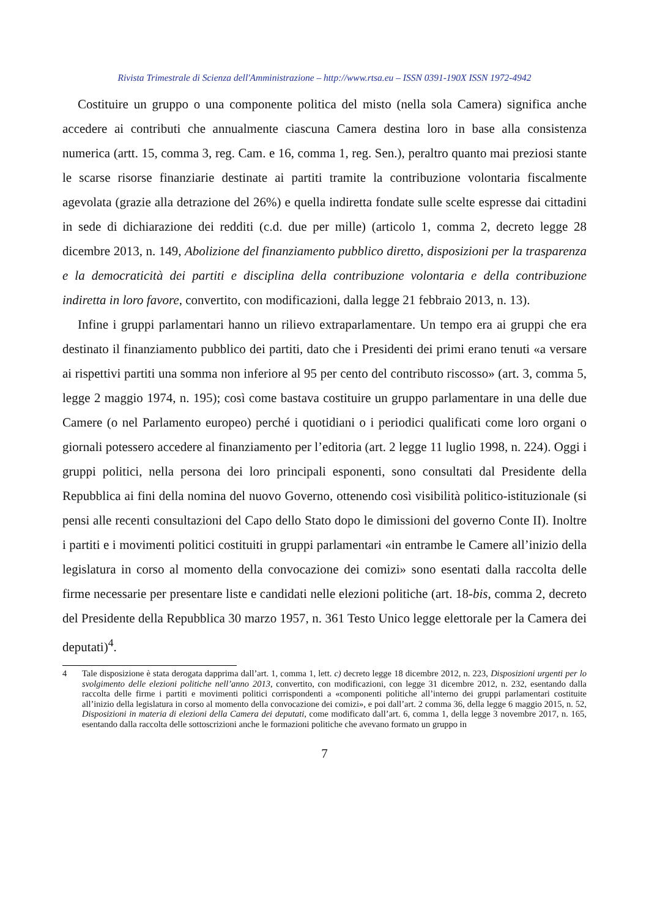Rivista Trimestrale di Scienza dell'Amministrazione – http://www.rtsa.eu – ISSN 0391-190X ISSN 1972-4942
Costituire un gruppo o una componente politica del misto (nella sola Camera) significa anche accedere ai contributi che annualmente ciascuna Camera destina loro in base alla consistenza numerica (artt. 15, comma 3, reg. Cam. e 16, comma 1, reg. Sen.), peraltro quanto mai preziosi stante le scarse risorse finanziarie destinate ai partiti tramite la contribuzione volontaria fiscalmente agevolata (grazie alla detrazione del 26%) e quella indiretta fondate sulle scelte espresse dai cittadini in sede di dichiarazione dei redditi (c.d. due per mille) (articolo 1, comma 2, decreto legge 28 dicembre 2013, n. 149, Abolizione del finanziamento pubblico diretto, disposizioni per la trasparenza e la democraticità dei partiti e disciplina della contribuzione volontaria e della contribuzione indiretta in loro favore, convertito, con modificazioni, dalla legge 21 febbraio 2013, n. 13).
Infine i gruppi parlamentari hanno un rilievo extraparlamentare. Un tempo era ai gruppi che era destinato il finanziamento pubblico dei partiti, dato che i Presidenti dei primi erano tenuti «a versare ai rispettivi partiti una somma non inferiore al 95 per cento del contributo riscosso» (art. 3, comma 5, legge 2 maggio 1974, n. 195); così come bastava costituire un gruppo parlamentare in una delle due Camere (o nel Parlamento europeo) perché i quotidiani o i periodici qualificati come loro organi o giornali potessero accedere al finanziamento per l’editoria (art. 2 legge 11 luglio 1998, n. 224). Oggi i gruppi politici, nella persona dei loro principali esponenti, sono consultati dal Presidente della Repubblica ai fini della nomina del nuovo Governo, ottenendo così visibilità politico-istituzionale (si pensi alle recenti consultazioni del Capo dello Stato dopo le dimissioni del governo Conte II). Inoltre i partiti e i movimenti politici costituiti in gruppi parlamentari «in entrambe le Camere all’inizio della legislatura in corso al momento della convocazione dei comizi» sono esentati dalla raccolta delle firme necessarie per presentare liste e candidati nelle elezioni politiche (art. 18-bis, comma 2, decreto del Presidente della Repubblica 30 marzo 1957, n. 361 Testo Unico legge elettorale per la Camera dei deputati)<sup>4</sup>.
4 Tale disposizione è stata derogata dapprima dall’art. 1, comma 1, lett. c) decreto legge 18 dicembre 2012, n. 223, Disposizioni urgenti per lo svolgimento delle elezioni politiche nell’anno 2013, convertito, con modificazioni, con legge 31 dicembre 2012, n. 232, esentando dalla raccolta delle firme i partiti e movimenti politici corrispondenti a «componenti politiche all’interno dei gruppi parlamentari costituite all’inizio della legislatura in corso al momento della convocazione dei comizi», e poi dall’art. 2 comma 36, della legge 6 maggio 2015, n. 52, Disposizioni in materia di elezioni della Camera dei deputati, come modificato dall’art. 6, comma 1, della legge 3 novembre 2017, n. 165, esentando dalla raccolta delle sottoscrizioni anche le formazioni politiche che avevano formato un gruppo in
7